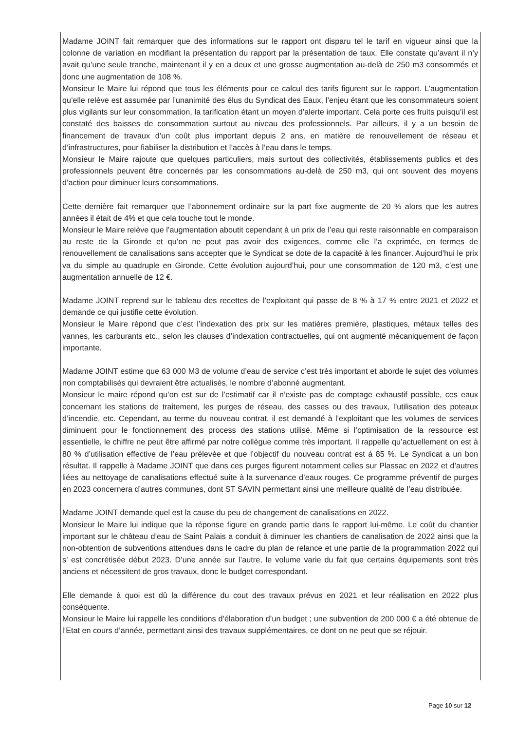Madame JOINT fait remarquer que des informations sur le rapport ont disparu tel le tarif en vigueur ainsi que la colonne de variation en modifiant la présentation du rapport par la présentation de taux. Elle constate qu’avant il n’y avait qu’une seule tranche, maintenant il y en a deux et une grosse augmentation au-delà de 250 m3 consommés et donc une augmentation de 108 %.
Monsieur le Maire lui répond que tous les éléments pour ce calcul des tarifs figurent sur le rapport. L’augmentation qu’elle relève est assumée par l’unanimité des élus du Syndicat des Eaux, l’enjeu étant que les consommateurs soient plus vigilants sur leur consommation, la tarification étant un moyen d’alerte important. Cela porte ces fruits puisqu’il est constaté des baisses de consommation surtout au niveau des professionnels. Par ailleurs, il y a un besoin de financement de travaux d’un coût plus important depuis 2 ans, en matière de renouvellement de réseau et d’infrastructures, pour fiabiliser la distribution et l’accès à l’eau dans le temps.
Monsieur le Maire rajoute que quelques particuliers, mais surtout des collectivités, établissements publics et des professionnels peuvent être concernés par les consommations au-delà de 250 m3, qui ont souvent des moyens d’action pour diminuer leurs consommations.
Cette dernière fait remarquer que l’abonnement ordinaire sur la part fixe augmente de 20 % alors que les autres années il était de 4% et que cela touche tout le monde.
Monsieur le Maire relève que l’augmentation aboutit cependant à un prix de l’eau qui reste raisonnable en comparaison au reste de la Gironde et qu’on ne peut pas avoir des exigences, comme elle l’a exprimée, en termes de renouvellement de canalisations sans accepter que le Syndicat se dote de la capacité à les financer. Aujourd’hui le prix va du simple au quadruple en Gironde. Cette évolution aujourd’hui, pour une consommation de 120 m3, c’est une augmentation annuelle de 12 €.
Madame JOINT reprend sur le tableau des recettes de l’exploitant qui passe de 8 % à 17 % entre 2021 et 2022 et demande ce qui justifie cette évolution.
Monsieur le Maire répond que c’est l’indexation des prix sur les matières première, plastiques, métaux telles des vannes, les carburants etc., selon les clauses d’indexation contractuelles, qui ont augmenté mécaniquement de façon importante.
Madame JOINT estime que 63 000 M3 de volume d’eau de service c’est très important et aborde le sujet des volumes non comptabilisés qui devraient être actualisés, le nombre d’abonné augmentant.
Monsieur le maire répond qu’on est sur de l’estimatif car il n’existe pas de comptage exhaustif possible, ces eaux concernant les stations de traitement, les purges de réseau, des casses ou des travaux, l’utilisation des poteaux d’incendie, etc. Cependant, au terme du nouveau contrat, il est demandé à l’exploitant que les volumes de services diminuent pour le fonctionnement des process des stations utilisé. Même si l’optimisation de la ressource est essentielle, le chiffre ne peut être affirmé par notre collègue comme très important. Il rappelle qu’actuellement on est à 80 % d’utilisation effective de l’eau prélevée et que l’objectif du nouveau contrat est à 85 %. Le Syndicat a un bon résultat. Il rappelle à Madame JOINT que dans ces purges figurent notamment celles sur Plassac en 2022 et d’autres liées au nettoyage de canalisations effectué suite à la survenance d’eaux rouges. Ce programme préventif de purges en 2023 concernera d’autres communes, dont ST SAVIN permettant ainsi une meilleure qualité de l’eau distribuée.
Madame JOINT demande quel est la cause du peu de changement de canalisations en 2022.
Monsieur le Maire lui indique que la réponse figure en grande partie dans le rapport lui-même. Le coût du chantier important sur le château d’eau de Saint Palais a conduit à diminuer les chantiers de canalisation de 2022 ainsi que la non-obtention de subventions attendues dans le cadre du plan de relance et une partie de la programmation 2022 qui s’ est concrétisée début 2023. D’une année sur l’autre, le volume varie du fait que certains équipements sont très anciens et nécessitent de gros travaux, donc le budget correspondant.
Elle demande à quoi est dû la différence du cout des travaux prévus en 2021 et leur réalisation en 2022 plus conséquente.
Monsieur le Maire lui rappelle les conditions d’élaboration d’un budget ; une subvention de 200 000 € a été obtenue de l’Etat en cours d’année, permettant ainsi des travaux supplémentaires, ce dont on ne peut que se réjouir.
Page 10 sur 12